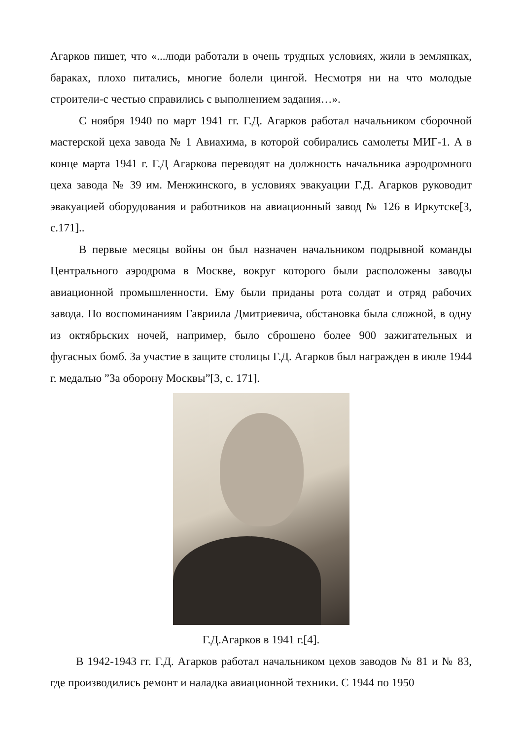Агарков пишет, что «...люди работали в очень трудных условиях, жили в землянках, бараках, плохо питались, многие болели цингой. Несмотря ни на что молодые строители-с честью справились с выполнением задания…».
С ноября 1940 по март 1941 гг. Г.Д. Агарков работал начальником сборочной мастерской цеха завода № 1 Авиахима, в которой собирались самолеты МИГ-1. А в конце марта 1941 г. Г.Д Агаркова переводят на должность начальника аэродромного цеха завода № 39 им. Менжинского, в условиях эвакуации Г.Д. Агарков руководит эвакуацией оборудования и работников на авиационный завод № 126 в Иркутске[3, с.171]..
В первые месяцы войны он был назначен начальником подрывной команды Центрального аэродрома в Москве, вокруг которого были расположены заводы авиационной промышленности. Ему были приданы рота солдат и отряд рабочих завода. По воспоминаниям Гавриила Дмитриевича, обстановка была сложной, в одну из октябрьских ночей, например, было сброшено более 900 зажигательных и фугасных бомб. За участие в защите столицы Г.Д. Агарков был награжден в июле 1944 г. медалью ”За оборону Москвы”[3, с. 171].
Г.Д.Агарков в 1941 г.[4].
В 1942-1943 гг. Г.Д. Агарков работал начальником цехов заводов № 81 и № 83, где производились ремонт и наладка авиационной техники. С 1944 по 1950